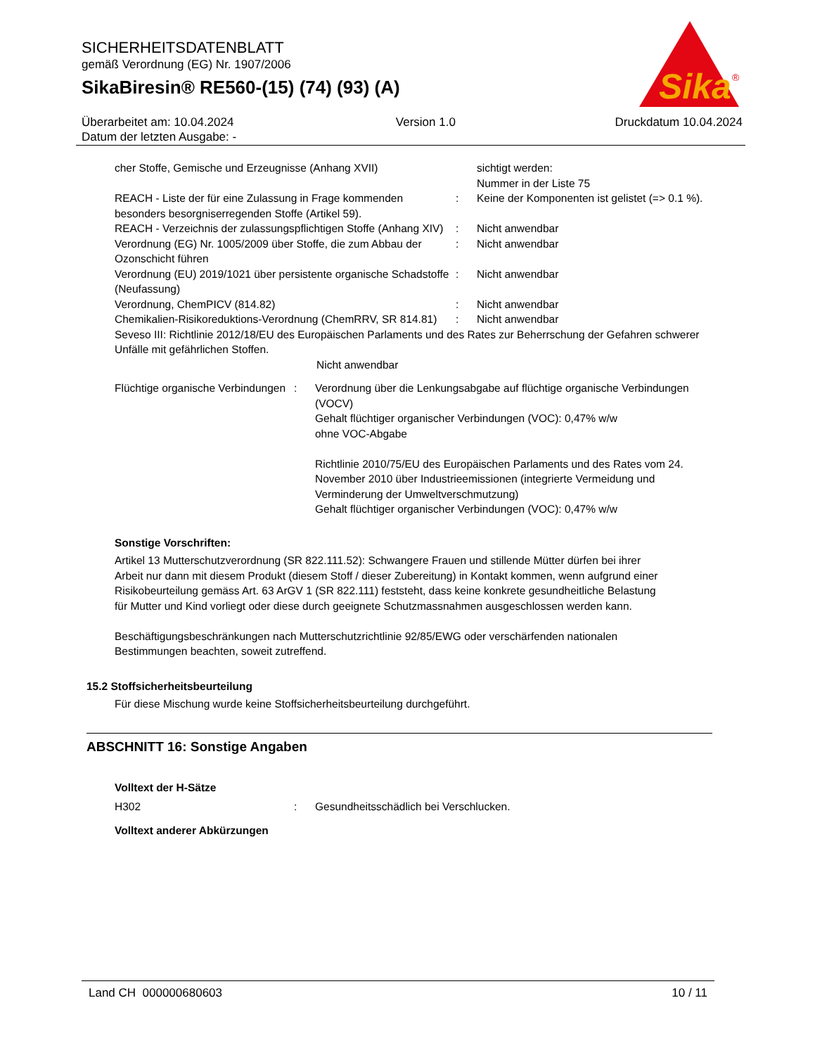SICHERHEITSDATENBLATT
gemäß Verordnung (EG) Nr. 1907/2006
SikaBiresin® RE560-(15) (74) (93) (A)
Sika
®
Überarbeitet am: 10.04.2024
Datum der letzten Ausgabe: -
Version 1.0 Druckdatum 10.04.2024
cher Stoffe, Gemische und Erzeugnisse (Anhang XVII) sichtigt werden:
Nummer in der Liste 75
REACH - Liste der für eine Zulassung in Frage kommenden besonders besorgniserregenden Stoffe (Artikel 59).
: Keine der Komponenten ist gelistet (=> 0.1 %).
REACH - Verzeichnis der zulassungspflichtigen Stoffe (Anhang XIV)
: Nicht anwendbar
Verordnung (EG) Nr. 1005/2009 über Stoffe, die zum Abbau der Ozonschicht führen
: Nicht anwendbar
Verordnung (EU) 2019/1021 über persistente organische Schadstoffe (Neufassung)
: Nicht anwendbar
Verordnung, ChemPICV (814.82) : Nicht anwendbar
Chemikalien-Risikoreduktions-Verordnung (ChemRRV, SR 814.81)
: Nicht anwendbar
Seveso III: Richtlinie 2012/18/EU des Europäischen Parlaments und des Rates zur Beherrschung der Gefahren schwerer Unfälle mit gefährlichen Stoffen.
Nicht anwendbar
Flüchtige organische Verbindungen
: Verordnung über die Lenkungsabgabe auf flüchtige organische Verbindungen (VOCV)
Gehalt flüchtiger organischer Verbindungen (VOC): 0,47% w/w
ohne VOC-Abgabe
Richtlinie 2010/75/EU des Europäischen Parlaments und des Rates vom 24. November 2010 über Industrieemissionen (integrierte Vermeidung und Verminderung der Umweltverschmutzung)
Gehalt flüchtiger organischer Verbindungen (VOC): 0,47% w/w
Sonstige Vorschriften:
Artikel 13 Mutterschutzverordnung (SR 822.111.52): Schwangere Frauen und stillende Mütter dürfen bei ihrer Arbeit nur dann mit diesem Produkt (diesem Stoff / dieser Zubereitung) in Kontakt kommen, wenn aufgrund einer Risikobeurteilung gemäss Art. 63 ArGV 1 (SR 822.111) feststeht, dass keine konkrete gesundheitliche Belastung für Mutter und Kind vorliegt oder diese durch geeignete Schutzmassnahmen ausgeschlossen werden kann.
Beschäftigungsbeschränkungen nach Mutterschutzrichtlinie 92/85/EWG oder verschärfenden nationalen Bestimmungen beachten, soweit zutreffend.
15.2 Stoffsicherheitsbeurteilung
Für diese Mischung wurde keine Stoffsicherheitsbeurteilung durchgeführt.
ABSCHNITT 16: Sonstige Angaben
Volltext der H-Sätze
H302 : Gesundheitsschädlich bei Verschlucken.
Volltext anderer Abkürzungen
Land CH 000000680603 10 / 11